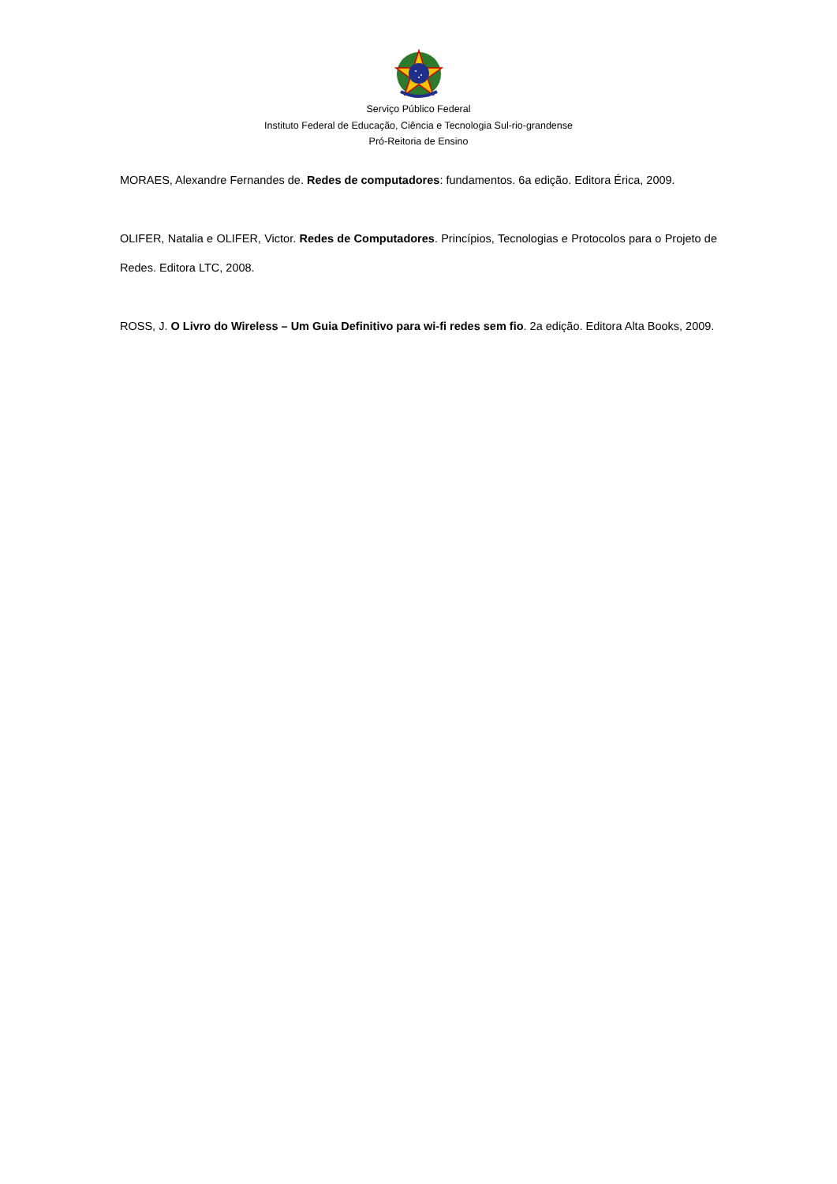Serviço Público Federal
Instituto Federal de Educação, Ciência e Tecnologia Sul-rio-grandense
Pró-Reitoria de Ensino
MORAES, Alexandre Fernandes de. Redes de computadores: fundamentos. 6a edição. Editora Érica, 2009.
OLIFER, Natalia e OLIFER, Victor. Redes de Computadores. Princípios, Tecnologias e Protocolos para o Projeto de Redes. Editora LTC, 2008.
ROSS, J. O Livro do Wireless – Um Guia Definitivo para wi-fi redes sem fio. 2a edição. Editora Alta Books, 2009.